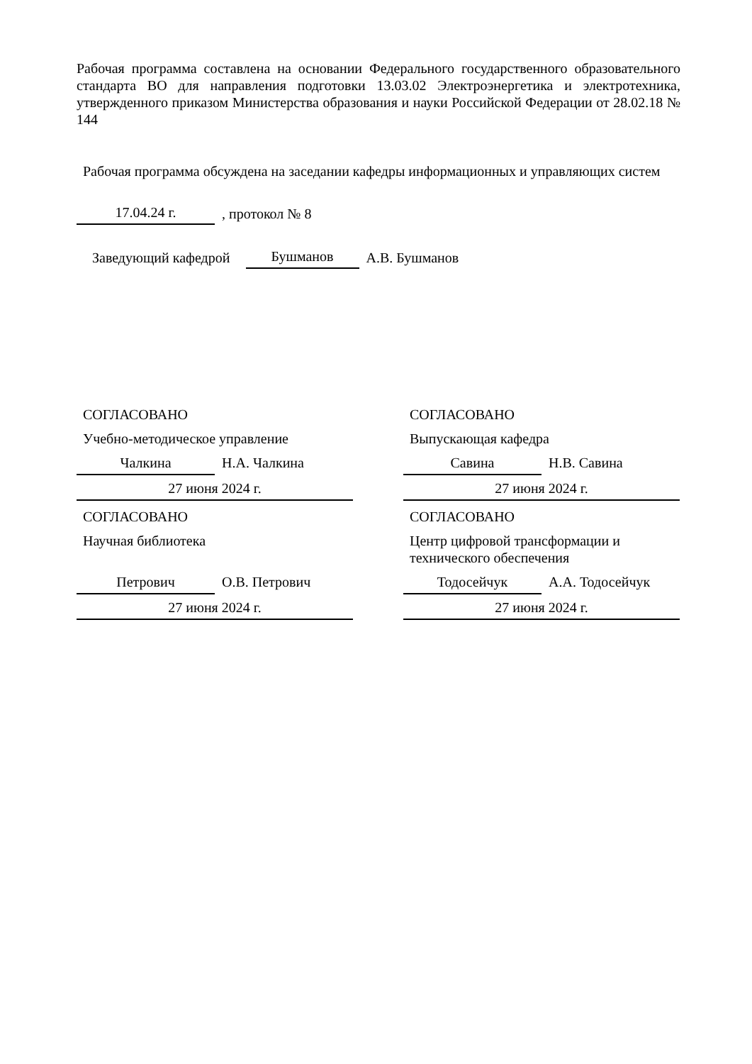Рабочая программа составлена на основании Федерального государственного образовательного стандарта ВО для направления подготовки 13.03.02 Электроэнергетика и электротехника, утвержденного приказом Министерства образования и науки Российской Федерации от 28.02.18 № 144
Рабочая программа обсуждена на заседании кафедры информационных и управляющих систем
17.04.24 г.
, протокол № 8
Заведующий кафедрой
Бушманов
А.В. Бушманов
СОГЛАСОВАНО
Учебно-методическое управление
Чалкина Н.А. Чалкина
27 июня 2024 г.
СОГЛАСОВАНО
Научная библиотека
Петрович О.В. Петрович
27 июня 2024 г.
СОГЛАСОВАНО
Выпускающая кафедра
Савина Н.В. Савина
27 июня 2024 г.
СОГЛАСОВАНО
Центр цифровой трансформации и технического обеспечения
Тодосейчук А.А. Тодосейчук
27 июня 2024 г.